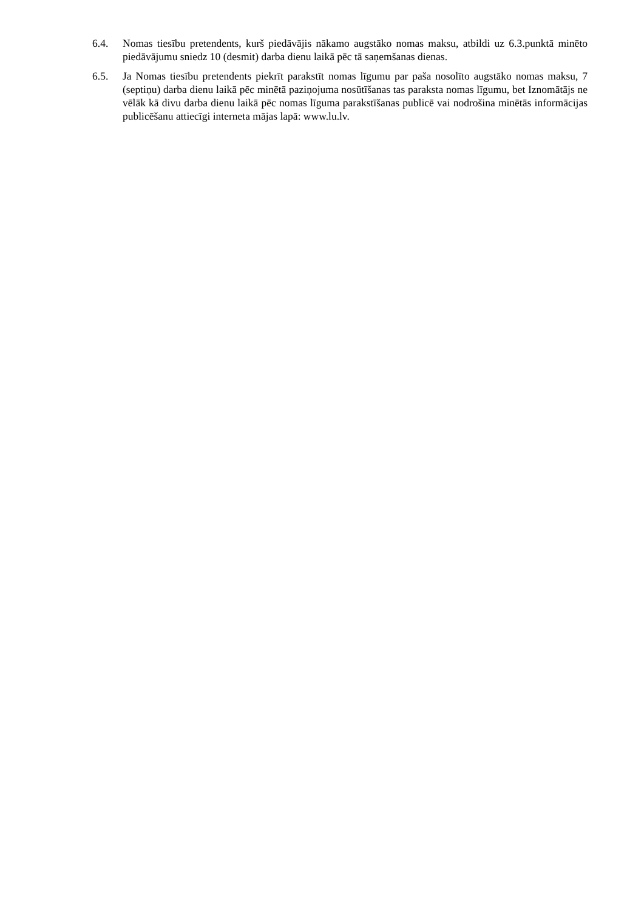6.4. Nomas tiesību pretendents, kurš piedāvājis nākamo augstāko nomas maksu, atbildi uz 6.3.punktā minēto piedāvājumu sniedz 10 (desmit) darba dienu laikā pēc tā saņemšanas dienas.
6.5. Ja Nomas tiesību pretendents piekrīt parakstīt nomas līgumu par paša nosolīto augstāko nomas maksu, 7 (septiņu) darba dienu laikā pēc minētā paziņojuma nosūtīšanas tas paraksta nomas līgumu, bet Iznomātājs ne vēlāk kā divu darba dienu laikā pēc nomas līguma parakstīšanas publicē vai nodrošina minētās informācijas publicēšanu attiecīgi interneta mājas lapā: www.lu.lv.